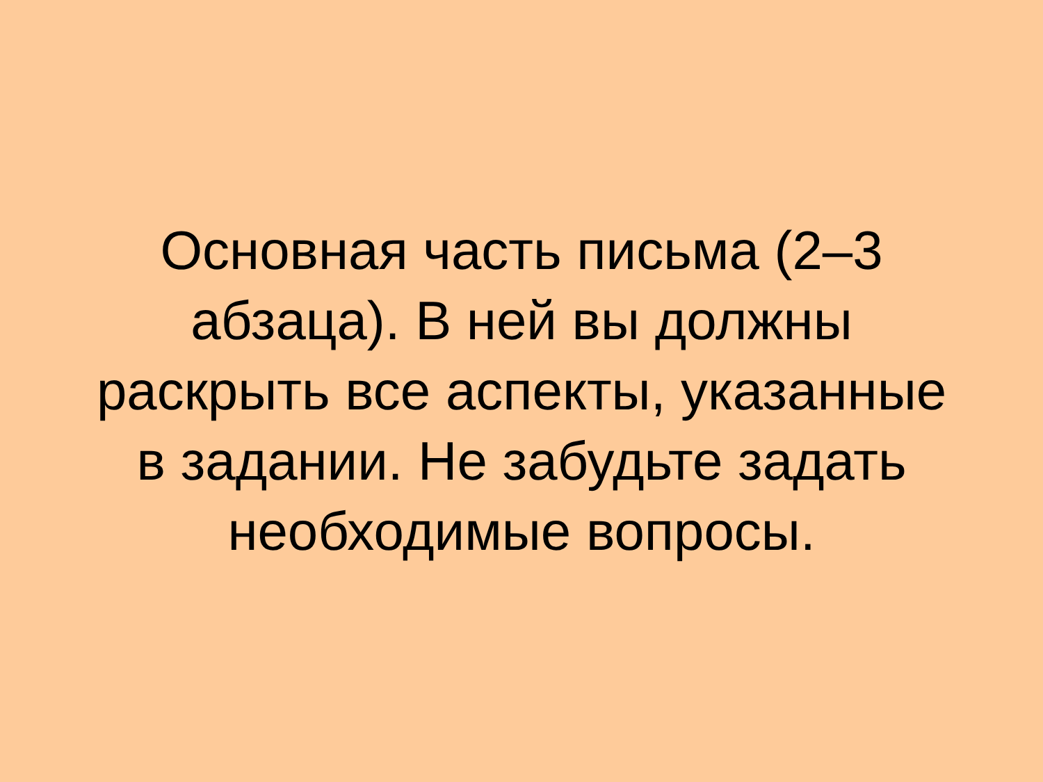Основная часть письма (2–3
абзаца). В ней вы должны
раскрыть все аспекты, указанные
в задании. Не забудьте задать
необходимые вопросы.